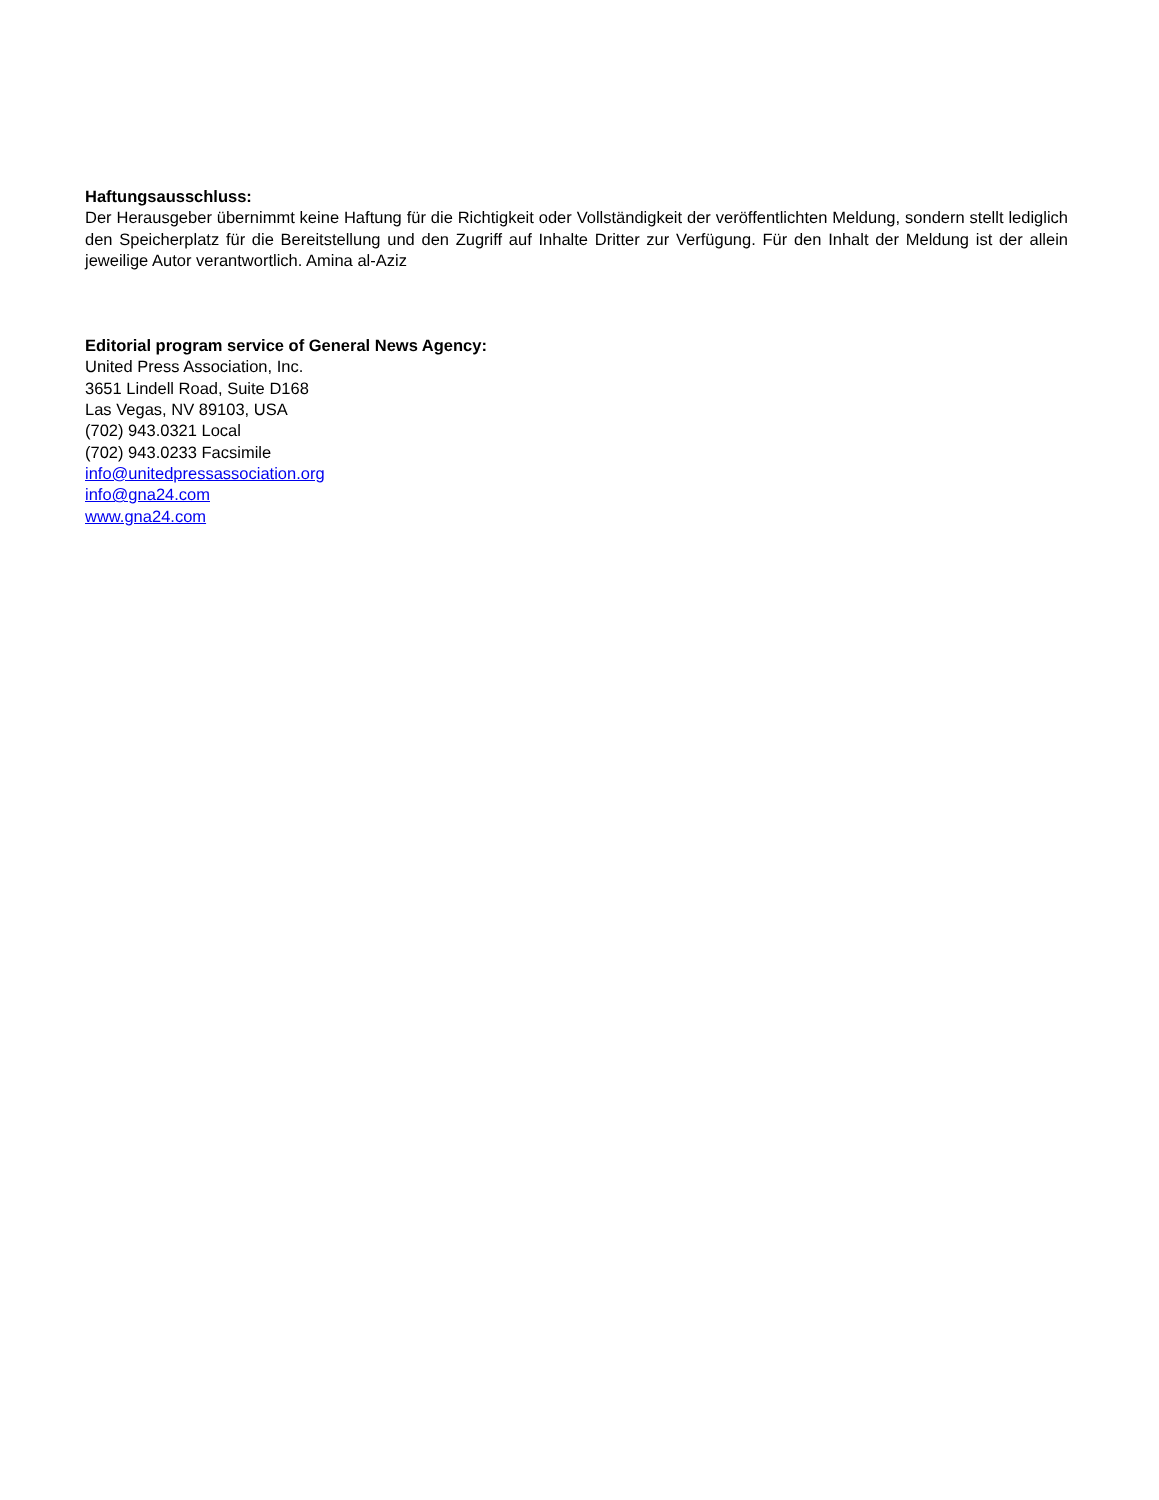Haftungsausschluss:
Der Herausgeber übernimmt keine Haftung für die Richtigkeit oder Vollständigkeit der veröffentlichten Meldung, sondern stellt lediglich den Speicherplatz für die Bereitstellung und den Zugriff auf Inhalte Dritter zur Verfügung. Für den Inhalt der Meldung ist der allein jeweilige Autor verantwortlich. Amina al-Aziz
Editorial program service of General News Agency:
United Press Association, Inc.
3651 Lindell Road, Suite D168
Las Vegas, NV 89103, USA
(702) 943.0321 Local
(702) 943.0233 Facsimile
info@unitedpressassociation.org
info@gna24.com
www.gna24.com